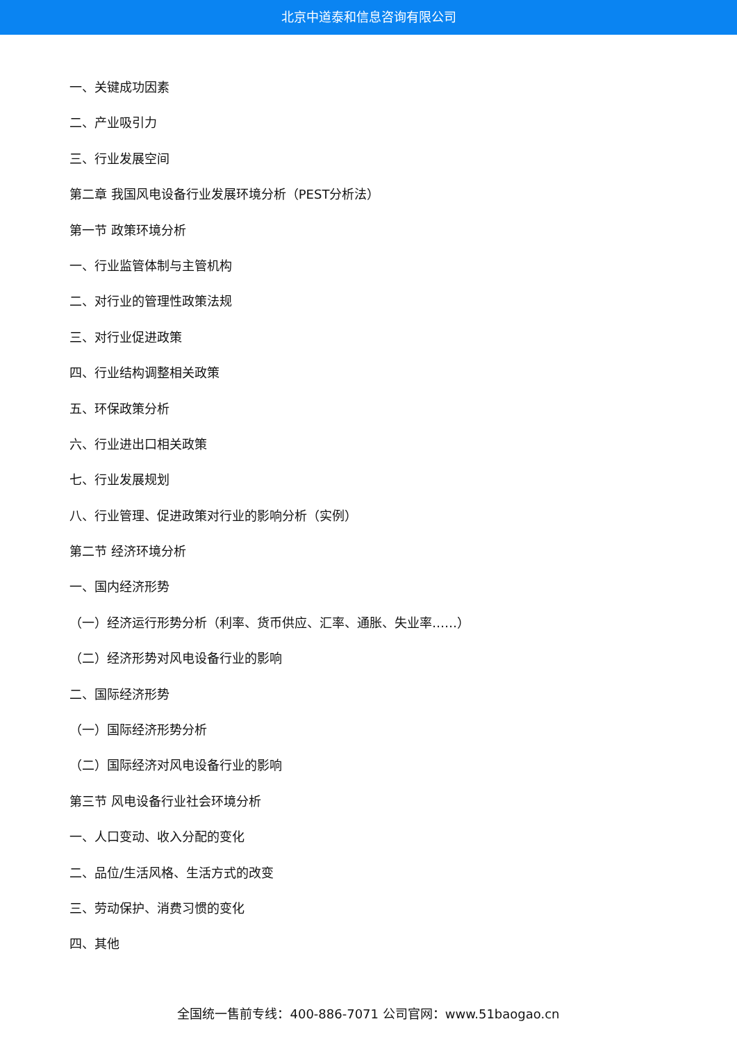北京中道泰和信息咨询有限公司
一、关键成功因素
二、产业吸引力
三、行业发展空间
第二章 我国风电设备行业发展环境分析（PEST分析法）
第一节 政策环境分析
一、行业监管体制与主管机构
二、对行业的管理性政策法规
三、对行业促进政策
四、行业结构调整相关政策
五、环保政策分析
六、行业进出口相关政策
七、行业发展规划
八、行业管理、促进政策对行业的影响分析（实例）
第二节 经济环境分析
一、国内经济形势
（一）经济运行形势分析（利率、货币供应、汇率、通胀、失业率……）
（二）经济形势对风电设备行业的影响
二、国际经济形势
（一）国际经济形势分析
（二）国际经济对风电设备行业的影响
第三节 风电设备行业社会环境分析
一、人口变动、收入分配的变化
二、品位/生活风格、生活方式的改变
三、劳动保护、消费习惯的变化
四、其他
全国统一售前专线：400-886-7071 公司官网：www.51baogao.cn